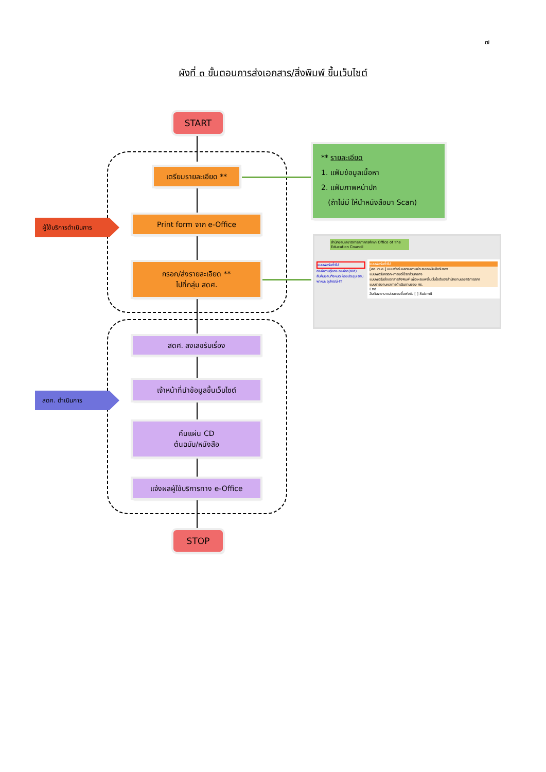๗
ผังที่ ๓ ขั้นตอนการส่งเอกสาร/สิ่งพิมพ์ ขึ้นเว็บไซต์
START
เตรียมรายละเอียด **
Print form จาก e-Office
กรอก/ส่งรายละเอียด **
ไปที่กลุ่ม สดศ.
สดศ. ลงเลขรับเรื่อง
เจ้าหน้าที่นำข้อมูลขึ้นเว็บไซต์
คืนแผ่น CD
ต้นฉบับ/หนังสือ
แจ้งผลผู้ใช้บริการทาง e-Office
STOP
ผู้ใช้บริการดำเนินการ
สดศ. ดำเนินการ
** รายละเอียด
1. แฟ้มข้อมูลเนื้อหา
2. แฟ้มภาพหน้าปก
(ถ้าไม่มี ให้นำหนังสือมา Scan)
สำนักงานเลขาธิการสภาการศึกษา Office of The Education Council
แบบฟอร์มทั่วไป
องค์ความรู้ของ องค์กร(KM) สืบค้นงานทั้งหมด ห้องประชุม ยานพาหนะ อุปกรณ์-IT
แบบฟอร์มทั่วไป
[สอ. กบค.] แบบฟอร์มแสดงความจำนงขอหนังสือรับรอง
แบบฟอร์มกรอก-การขอใช้รถส่วนกลาง
แบบฟอร์มส่งเอกสารสิ่งพิมพ์ เพื่อเผยแพร่ในเว็บไซต์ของสำนักงานเลขาธิการสภา
แบบรายงานผลการดำเนินงานของ ศธ.
End
สืบค้นจากบางส่วนของชื่อฟอร์ม [ ] Submit